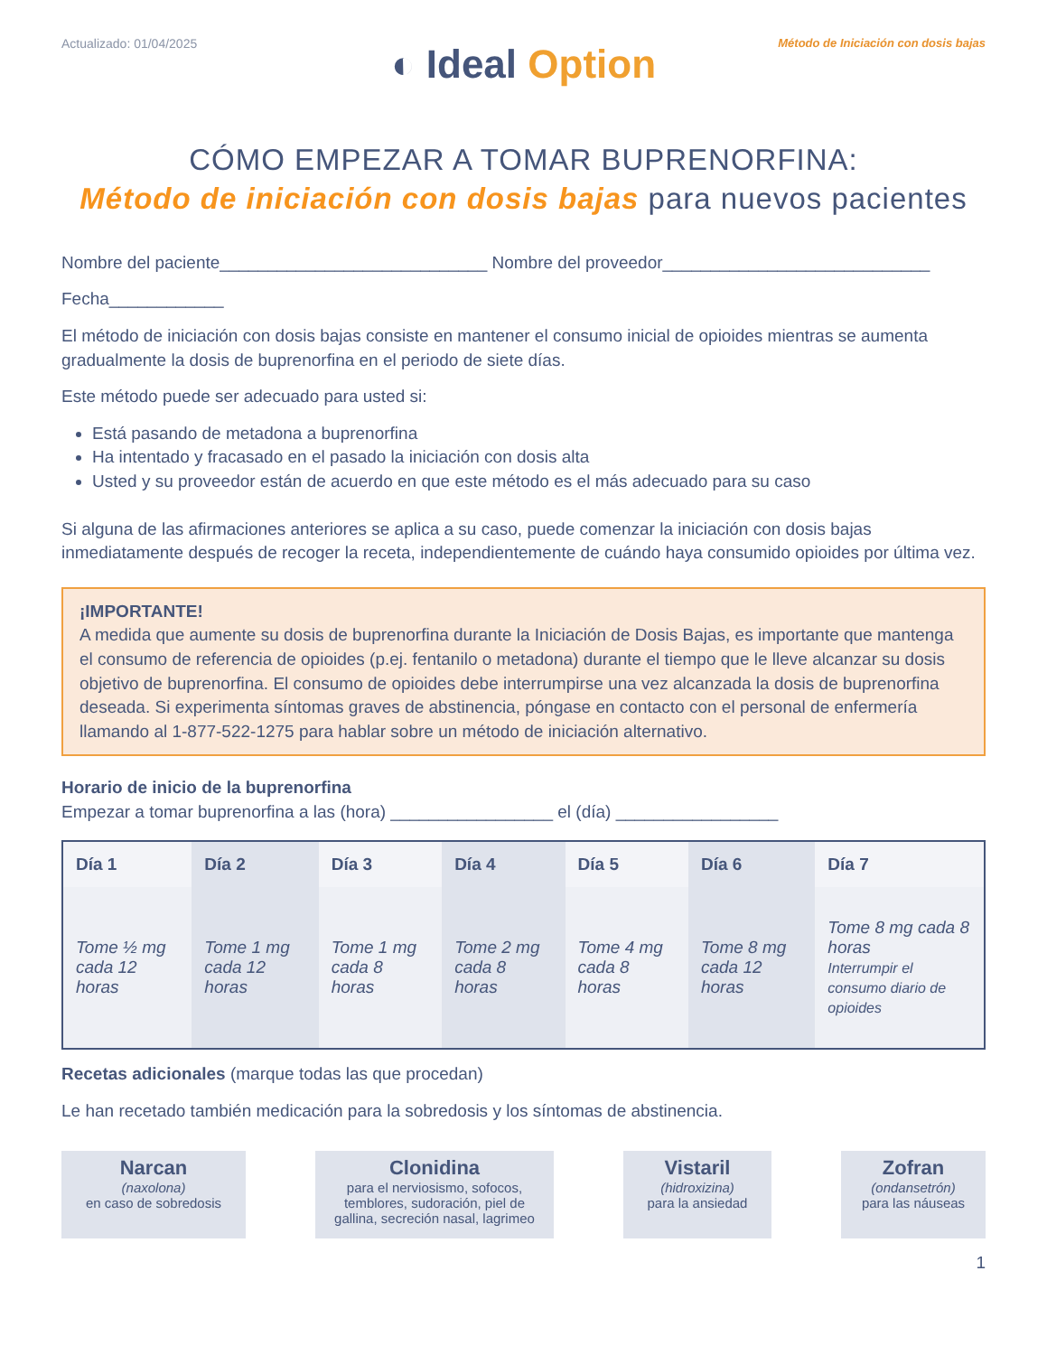Actualizado: 01/04/2025 Método de Iniciación con dosis bajas
◐ Ideal Option
CÓMO EMPEZAR A TOMAR BUPRENORFINA:
Método de iniciación con dosis bajas para nuevos pacientes
Nombre del paciente____________________________ Nombre del proveedor____________________________
Fecha____________
El método de iniciación con dosis bajas consiste en mantener el consumo inicial de opioides mientras se aumenta gradualmente la dosis de buprenorfina en el periodo de siete días.
Este método puede ser adecuado para usted si:
Está pasando de metadona a buprenorfina
Ha intentado y fracasado en el pasado la iniciación con dosis alta
Usted y su proveedor están de acuerdo en que este método es el más adecuado para su caso
Si alguna de las afirmaciones anteriores se aplica a su caso, puede comenzar la iniciación con dosis bajas inmediatamente después de recoger la receta, independientemente de cuándo haya consumido opioides por última vez.
¡IMPORTANTE!
A medida que aumente su dosis de buprenorfina durante la Iniciación de Dosis Bajas, es importante que mantenga el consumo de referencia de opioides (p.ej. fentanilo o metadona) durante el tiempo que le lleve alcanzar su dosis objetivo de buprenorfina. El consumo de opioides debe interrumpirse una vez alcanzada la dosis de buprenorfina deseada. Si experimenta síntomas graves de abstinencia, póngase en contacto con el personal de enfermería llamando al 1-877-522-1275 para hablar sobre un método de iniciación alternativo.
Horario de inicio de la buprenorfina
Empezar a tomar buprenorfina a las (hora) _________________ el (día) _________________
| Día 1 | Día 2 | Día 3 | Día 4 | Día 5 | Día 6 | Día 7 |
| --- | --- | --- | --- | --- | --- | --- |
| Tome ½ mg cada 12 horas | Tome 1 mg cada 12 horas | Tome 1 mg cada 8 horas | Tome 2 mg cada 8 horas | Tome 4 mg cada 8 horas | Tome 8 mg cada 12 horas | Tome 8 mg cada 8 horas Interrumpir el consumo diario de opioides |
Recetas adicionales (marque todas las que procedan)
Le han recetado también medicación para la sobredosis y los síntomas de abstinencia.
Narcan
(naxolona)
en caso de sobredosis
Clonidina
para el nerviosismo, sofocos, temblores, sudoración, piel de gallina, secreción nasal, lagrimeo
Vistaril
(hidroxizina)
para la ansiedad
Zofran
(ondansetrón)
para las náuseas
1